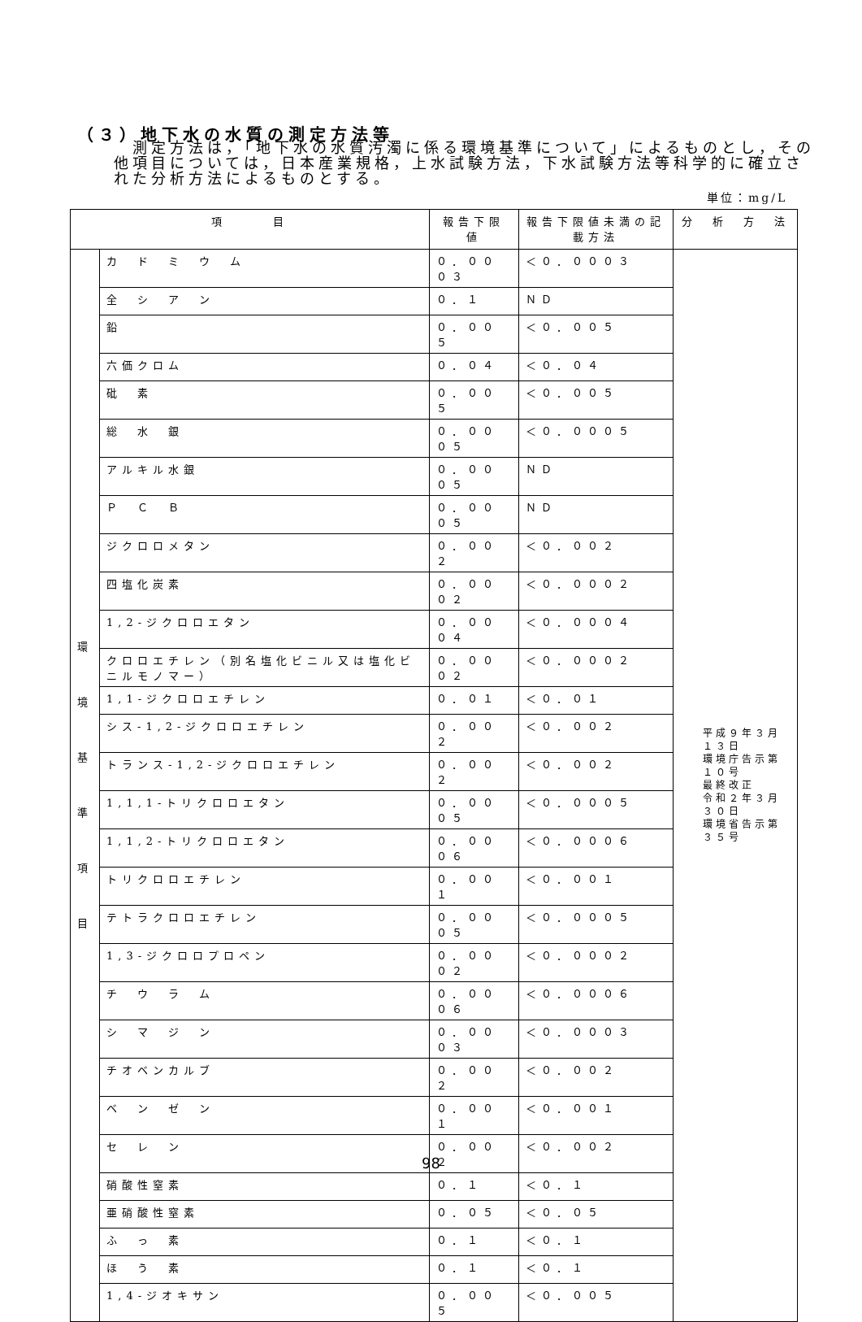（３）地下水の水質の測定方法等
　測定方法は，「地下水の水質汚濁に係る環境基準について」によるものとし，その他項目については，日本産業規格，上水試験方法，下水試験方法等科学的に確立された分析方法によるものとする。
単位：mg/L
| 項 目 | | 報告下限値 | 報告下限値未満の記載方法 | 分 析 方 法 |
| --- | --- | --- | --- | --- |
| 環 境 基 準 項 目 | カ ド ミ ウ ム | ０．０００３ | ＜０．０００３ | 平成９年３月１３日 環境庁告示第１０号 最終改正 令和２年３月３０日 環境省告示第３５号 |
| | 全 シ ア ン | ０．１ | ＮＤ | |
| | 鉛 | ０．００５ | ＜０．００５ | |
| | 六価クロム | ０．０４ | ＜０．０４ | |
| | 砒 素 | ０．００５ | ＜０．００５ | |
| | 総 水 銀 | ０．０００５ | ＜０．０００５ | |
| | アルキル水銀 | ０．０００５ | ＮＤ | |
| | Ｐ Ｃ Ｂ | ０．０００５ | ＮＤ | |
| | ジクロロメタン | ０．００２ | ＜０．００２ | |
| | 四塩化炭素 | ０．０００２ | ＜０．０００２ | |
| | 1,2-ジクロロエタン | ０．０００４ | ＜０．０００４ | |
| | クロロエチレン（別名塩化ビニル又は塩化ビニルモノマー） | ０．０００２ | ＜０．０００２ | |
| | 1,1-ジクロロエチレン | ０．０１ | ＜０．０１ | |
| | シス-1,2-ジクロロエチレン | ０．００２ | ＜０．００２ | |
| | トランス-1,2-ジクロロエチレン | ０．００２ | ＜０．００２ | |
| | 1,1,1-トリクロロエタン | ０．０００５ | ＜０．０００５ | |
| | 1,1,2-トリクロロエタン | ０．０００６ | ＜０．０００６ | |
| | トリクロロエチレン | ０．００１ | ＜０．００１ | |
| | テトラクロロエチレン | ０．０００５ | ＜０．０００５ | |
| | 1,3-ジクロロプロペン | ０．０００２ | ＜０．０００２ | |
| | チ ウ ラ ム | ０．０００６ | ＜０．０００６ | |
| | シ マ ジ ン | ０．０００３ | ＜０．０００３ | |
| | チオベンカルブ | ０．００２ | ＜０．００２ | |
| | ベ ン ゼ ン | ０．００１ | ＜０．００１ | |
| | セ レ ン | ０．００２ | ＜０．００２ | |
| | 硝酸性窒素 | ０．１ | ＜０．１ | |
| | 亜硝酸性窒素 | ０．０５ | ＜０．０５ | |
| | ふ っ 素 | ０．１ | ＜０．１ | |
| | ほ う 素 | ０．１ | ＜０．１ | |
| | 1,4-ジオキサン | ０．００５ | ＜０．００５ | |
98